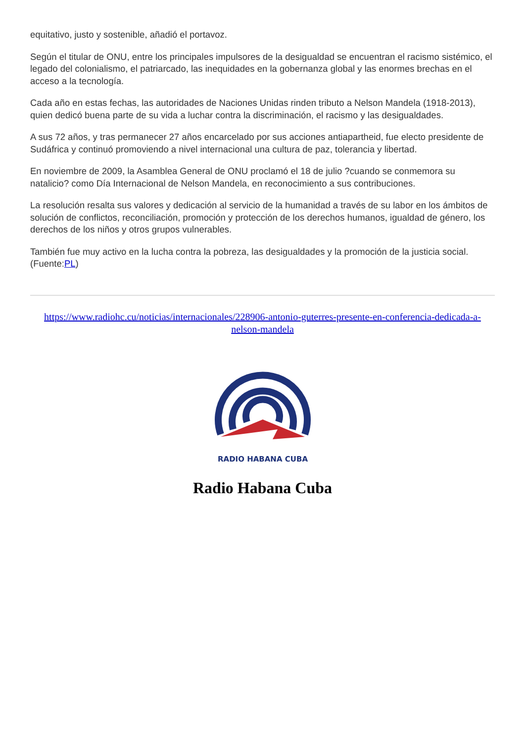equitativo, justo y sostenible, añadió el portavoz.
Según el titular de ONU, entre los principales impulsores de la desigualdad se encuentran el racismo sistémico, el legado del colonialismo, el patriarcado, las inequidades en la gobernanza global y las enormes brechas en el acceso a la tecnología.
Cada año en estas fechas, las autoridades de Naciones Unidas rinden tributo a Nelson Mandela (1918-2013), quien dedicó buena parte de su vida a luchar contra la discriminación, el racismo y las desigualdades.
A sus 72 años, y tras permanecer 27 años encarcelado por sus acciones antiapartheid, fue electo presidente de Sudáfrica y continuó promoviendo a nivel internacional una cultura de paz, tolerancia y libertad.
En noviembre de 2009, la Asamblea General de ONU proclamó el 18 de julio ?cuando se conmemora su natalicio? como Día Internacional de Nelson Mandela, en reconocimiento a sus contribuciones.
La resolución resalta sus valores y dedicación al servicio de la humanidad a través de su labor en los ámbitos de solución de conflictos, reconciliación, promoción y protección de los derechos humanos, igualdad de género, los derechos de los niños y otros grupos vulnerables.
También fue muy activo en la lucha contra la pobreza, las desigualdades y la promoción de la justicia social. (Fuente:PL)
https://www.radiohc.cu/noticias/internacionales/228906-antonio-guterres-presente-en-conferencia-dedicada-a-nelson-mandela
RADIO HABANA CUBA
Radio Habana Cuba